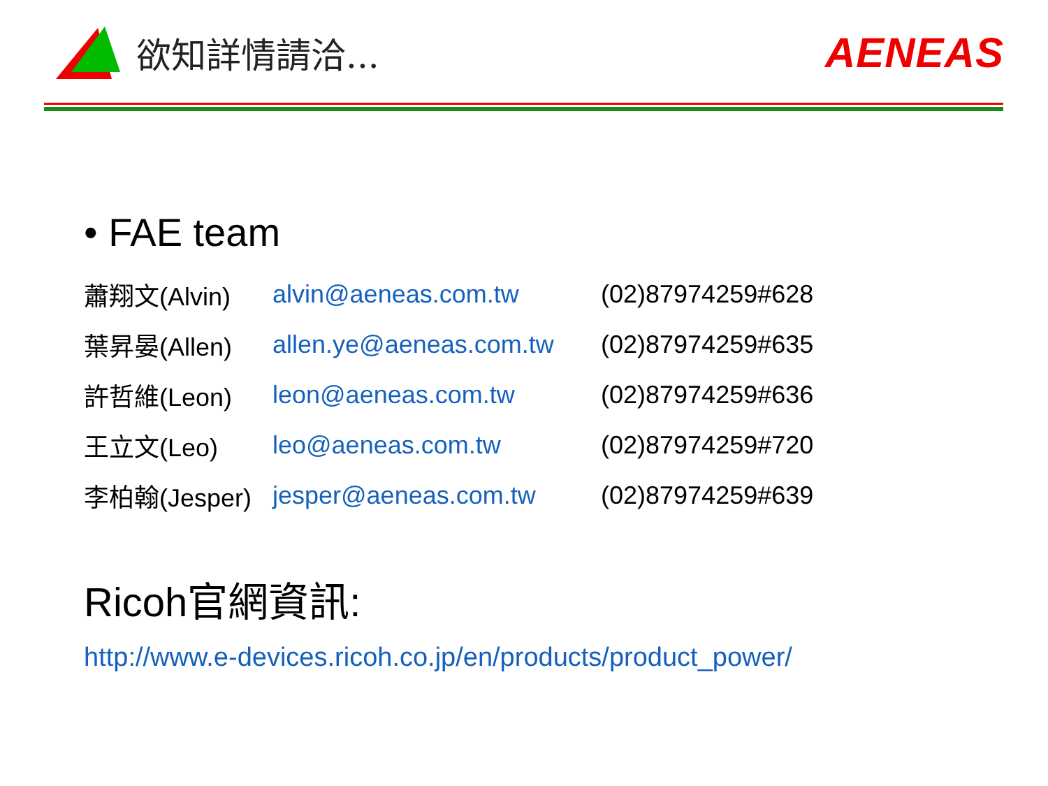欲知詳情請洽...
AENEAS
• FAE team
| 蕭翔文(Alvin) | alvin@aeneas.com.tw | (02)87974259#628 |
| 葉昇晏(Allen) | allen.ye@aeneas.com.tw | (02)87974259#635 |
| 許哲維(Leon) | leon@aeneas.com.tw | (02)87974259#636 |
| 王立文(Leo) | leo@aeneas.com.tw | (02)87974259#720 |
| 李柏翰(Jesper) | jesper@aeneas.com.tw | (02)87974259#639 |
Ricoh官網資訊:
http://www.e-devices.ricoh.co.jp/en/products/product_power/